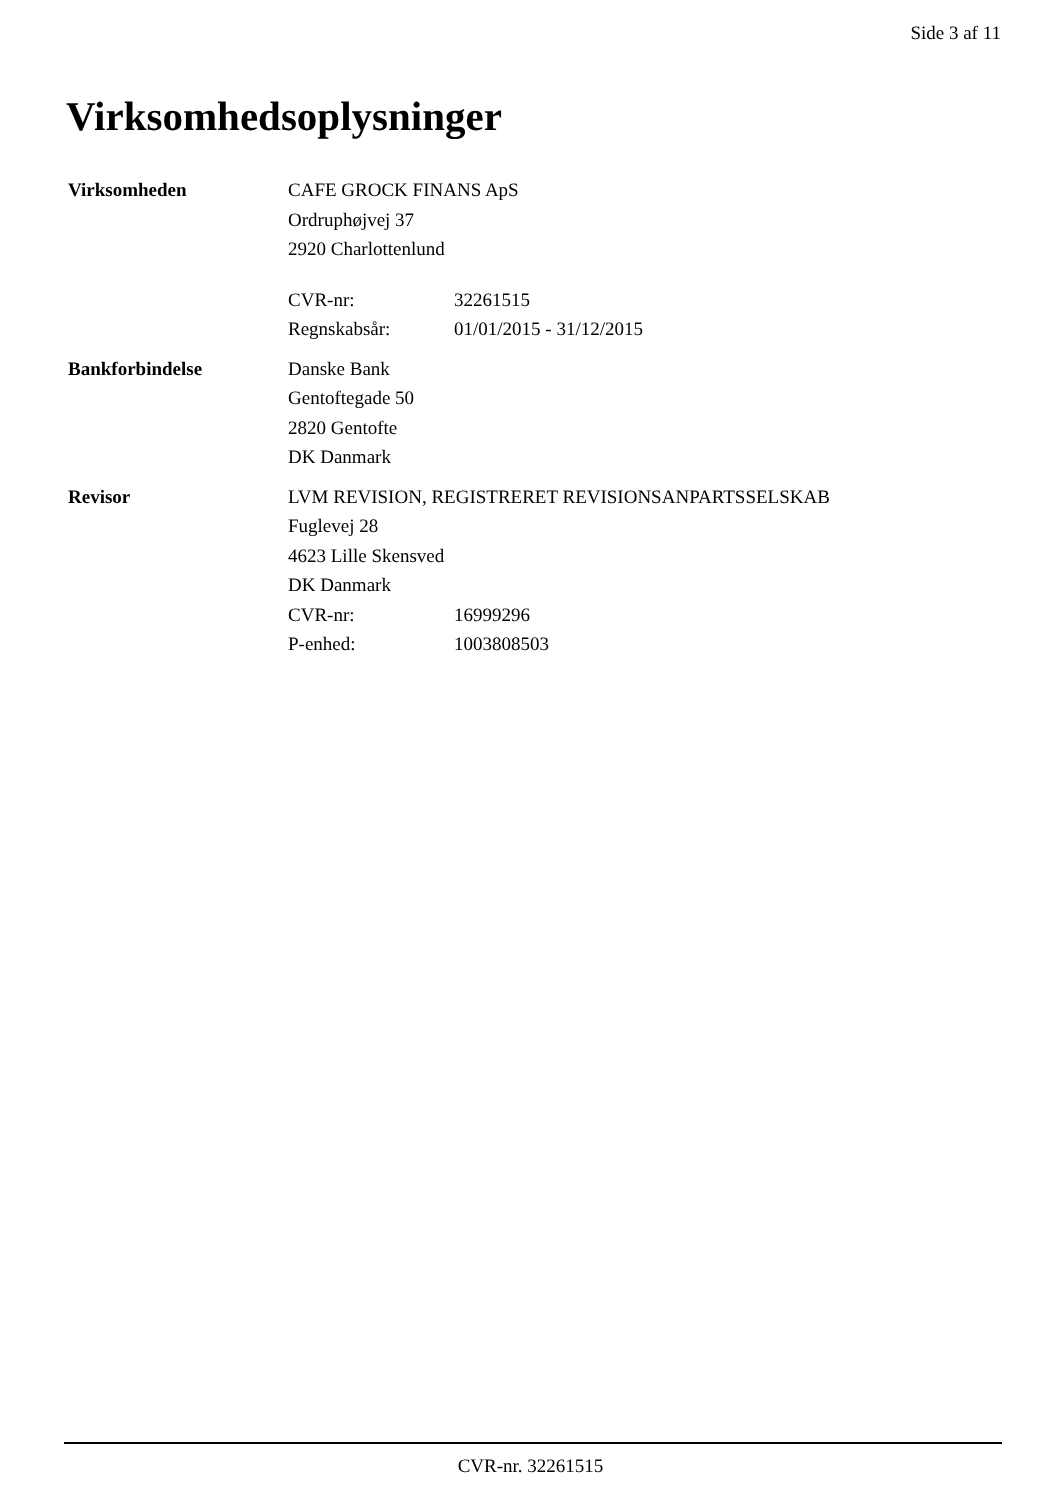Side 3 af 11
Virksomhedsoplysninger
Virksomheden CAFE GROCK FINANS ApS
Ordruphøjvej 37
2920 Charlottenlund
CVR-nr: 32261515
Regnskabsår: 01/01/2015 - 31/12/2015
Bankforbindelse Danske Bank
Gentoftegade 50
2820 Gentofte
DK Danmark
Revisor LVM REVISION, REGISTRERET REVISIONSANPARTSSELSKAB
Fuglevej 28
4623 Lille Skensved
DK Danmark
CVR-nr: 16999296
P-enhed: 1003808503
CVR-nr. 32261515